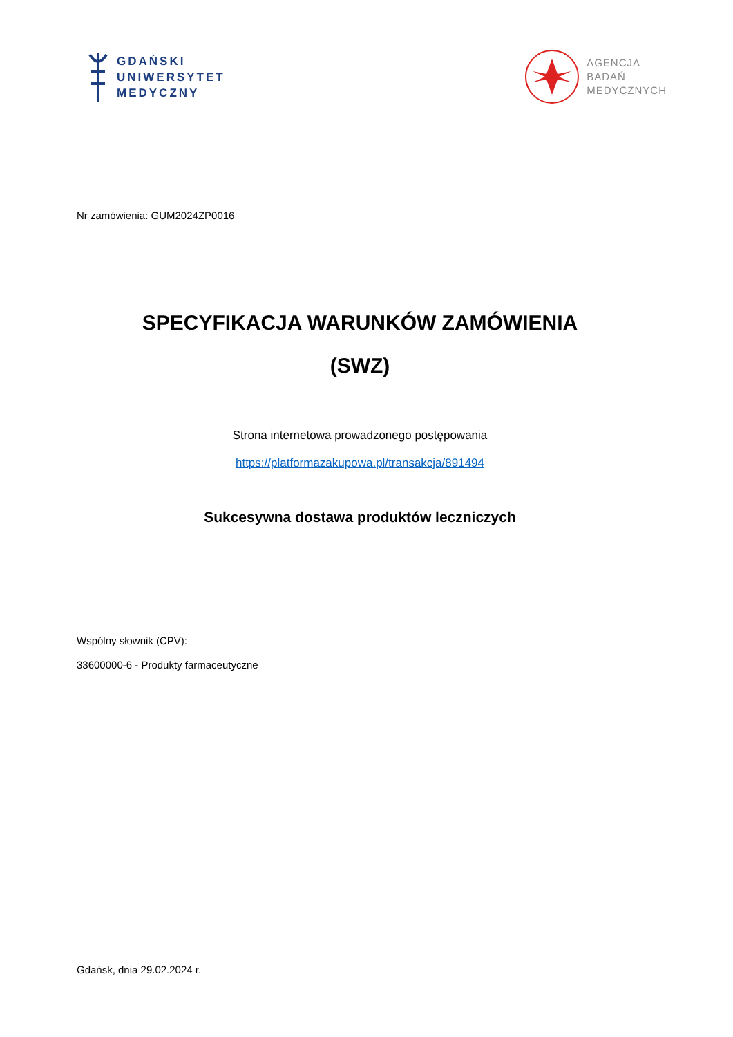GDAŃSKI
UNIWERSYTET
MEDYCZNY
AGENCJA
BADAŃ
MEDYCZNYCH
Nr zamówienia: GUM2024ZP0016
SPECYFIKACJA WARUNKÓW ZAMÓWIENIA
(SWZ)
Strona internetowa prowadzonego postępowania
https://platformazakupowa.pl/transakcja/891494
Sukcesywna dostawa produktów leczniczych
Wspólny słownik (CPV):
33600000-6 - Produkty farmaceutyczne
Gdańsk, dnia 29.02.2024 r.